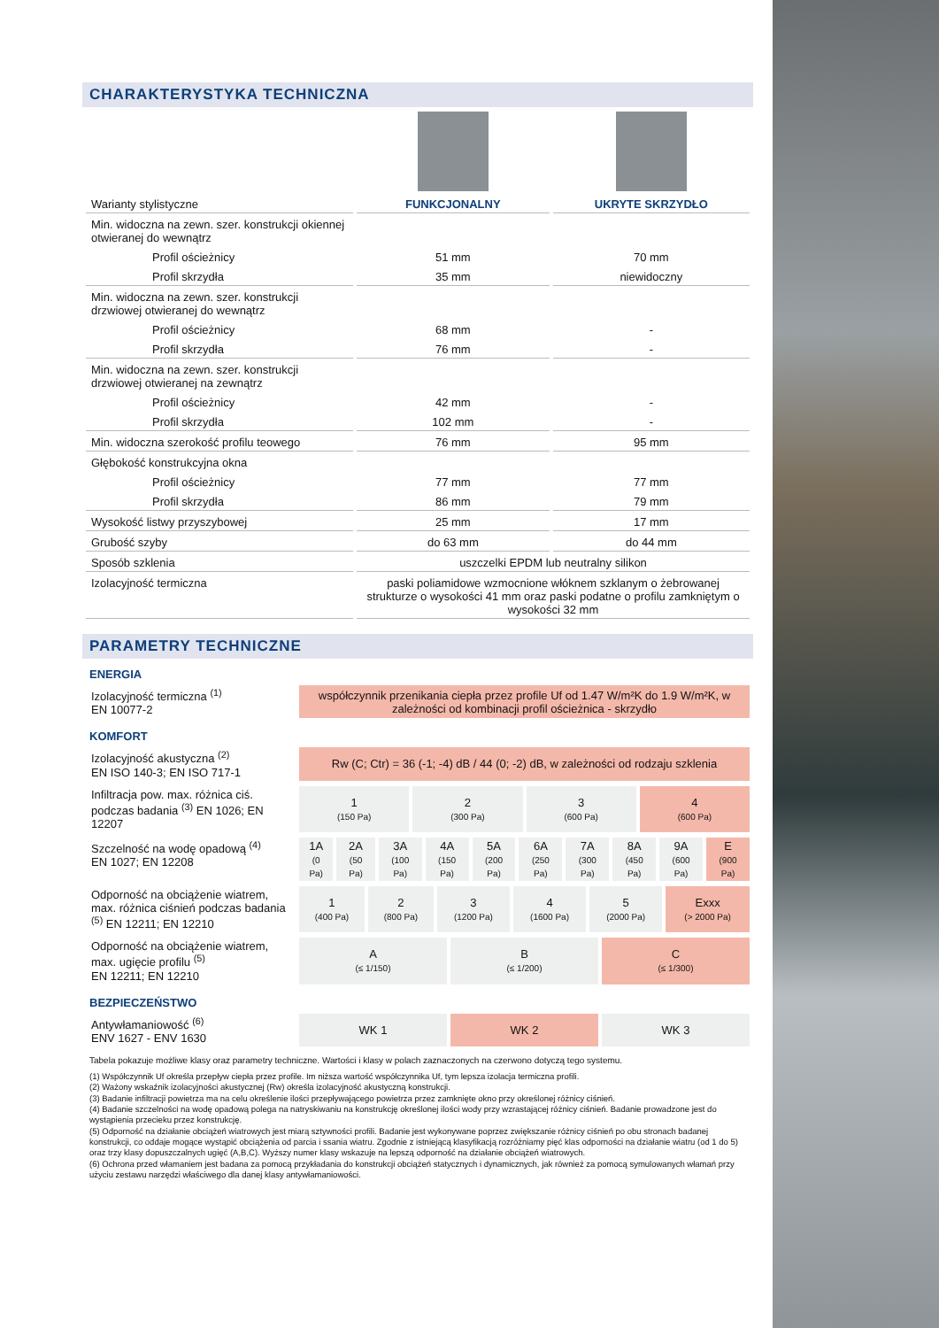CHARAKTERYSTYKA TECHNICZNA
| Warianty stylistyczne | FUNKCJONALNY | UKRYTE SKRZYDŁO |
| Min. widoczna na zewn. szer. konstrukcji okiennej otwieranej do wewnątrz | | |
| Profil ościeżnicy | 51 mm | 70 mm |
| Profil skrzydła | 35 mm | niewidoczny |
| Min. widoczna na zewn. szer. konstrukcji drzwiowej otwieranej do wewnątrz | | |
| Profil ościeżnicy | 68 mm | - |
| Profil skrzydła | 76 mm | - |
| Min. widoczna na zewn. szer. konstrukcji drzwiowej otwieranej na zewnątrz | | |
| Profil ościeżnicy | 42 mm | - |
| Profil skrzydła | 102 mm | - |
| Min. widoczna szerokość profilu teowego | 76 mm | 95 mm |
| Głębokość konstrukcyjna okna | | |
| Profil ościeżnicy | 77 mm | 77 mm |
| Profil skrzydła | 86 mm | 79 mm |
| Wysokość listwy przyszybowej | 25 mm | 17 mm |
| Grubość szyby | do 63 mm | do 44 mm |
| Sposób szklenia | uszczelki EPDM lub neutralny silikon | |
| Izolacyjność termiczna | paski poliamidowe wzmocnione włóknem szklanym o żebrowanej strukturze o wysokości 41 mm oraz paski podatne o profilu zamkniętym o wysokości 32 mm | |
PARAMETRY TECHNICZNE
ENERGIA
| Izolacyjność termiczna <sup>(1)</sup> EN 10077-2 | współczynnik przenikania ciepła przez profile Uf od 1.47 W/m²K do 1.9 W/m²K, w zależności od kombinacji profil ościeżnica - skrzydło |
KOMFORT
| Izolacyjność akustyczna <sup>(2)</sup> EN ISO 140-3; EN ISO 717-1 | Rw (C; Ctr) = 36 (-1; -4) dB / 44 (0; -2) dB, w zależności od rodzaju szklenia |
| Infiltracja pow. max. różnica ciś. podczas badania <sup>(3)</sup> EN 1026; EN 12207 | 1 (150 Pa) | 2 (300 Pa) | 3 (600 Pa) | 4 (600 Pa) |
| Szczelność na wodę opadową <sup>(4)</sup> EN 1027; EN 12208 | 1A (0 Pa) | 2A (50 Pa) | 3A (100 Pa) | 4A (150 Pa) | 5A (200 Pa) | 6A (250 Pa) | 7A (300 Pa) | 8A (450 Pa) | 9A (600 Pa) | E (900 Pa) |
| Odporność na obciążenie wiatrem, max. różnica ciśnień podczas badania <sup>(5)</sup> EN 12211; EN 12210 | 1 (400 Pa) | 2 (800 Pa) | 3 (1200 Pa) | 4 (1600 Pa) | 5 (2000 Pa) | Exxx (> 2000 Pa) |
| Odporność na obciążenie wiatrem, max. ugięcie profilu <sup>(5)</sup> EN 12211; EN 12210 | A (≤ 1/150) | B (≤ 1/200) | C (≤ 1/300) |
BEZPIECZEŃSTWO
| Antywłamaniowość <sup>(6)</sup> ENV 1627 - ENV 1630 | WK 1 | WK 2 | WK 3 |
Tabela pokazuje możliwe klasy oraz parametry techniczne. Wartości i klasy w polach zaznaczonych na czerwono dotyczą tego systemu.
(1) Współczynnik Uf określa przepływ ciepła przez profile. Im niższa wartość współczynnika Uf, tym lepsza izolacja termiczna profili.
(2) Ważony wskaźnik izolacyjności akustycznej (Rw) określa izolacyjność akustyczną konstrukcji.
(3) Badanie infiltracji powietrza ma na celu określenie ilości przepływającego powietrza przez zamknięte okno przy określonej różnicy ciśnień.
(4) Badanie szczelności na wodę opadową polega na natryskiwaniu na konstrukcję określonej ilości wody przy wzrastającej różnicy ciśnień. Badanie prowadzone jest do wystąpienia przecieku przez konstrukcję.
(5) Odporność na działanie obciążeń wiatrowych jest miarą sztywności profili. Badanie jest wykonywane poprzez zwiększanie różnicy ciśnień po obu stronach badanej konstrukcji, co oddaje mogące wystąpić obciążenia od parcia i ssania wiatru. Zgodnie z istniejącą klasyfikacją rozróżniamy pięć klas odporności na działanie wiatru (od 1 do 5) oraz trzy klasy dopuszczalnych ugięć (A,B,C). Wyższy numer klasy wskazuje na lepszą odporność na działanie obciążeń wiatrowych.
(6) Ochrona przed włamaniem jest badana za pomocą przykładania do konstrukcji obciążeń statycznych i dynamicznych, jak również za pomocą symulowanych włamań przy użyciu zestawu narzędzi właściwego dla danej klasy antywłamaniowości.